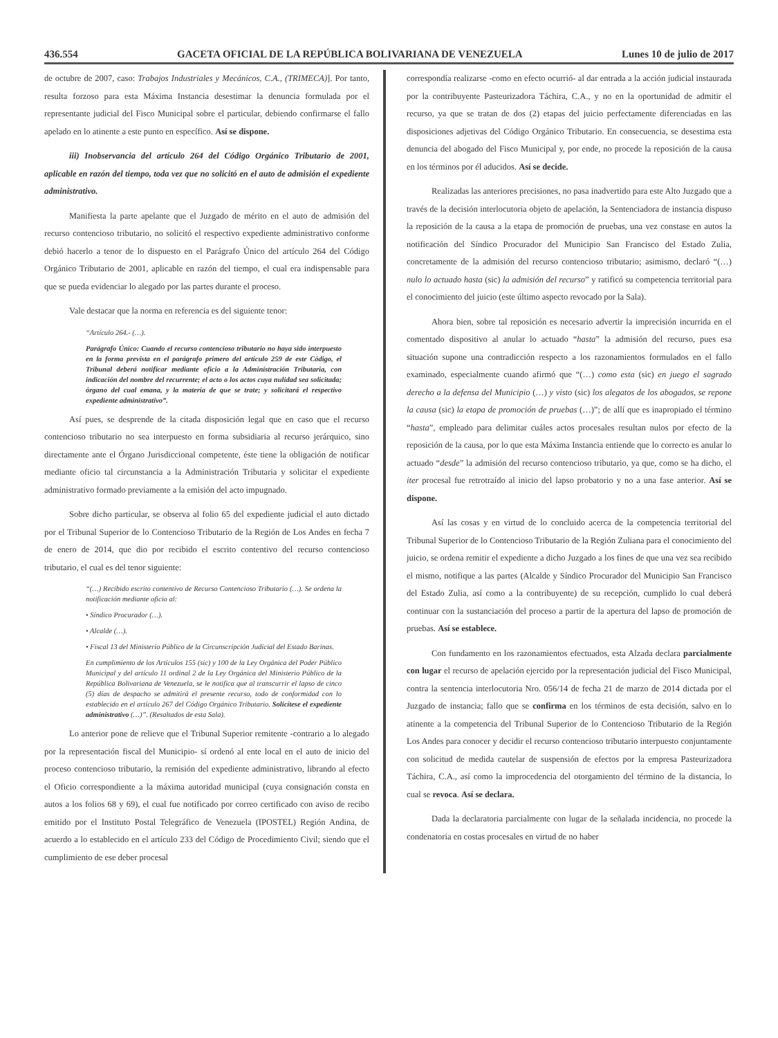436.554 GACETA OFICIAL DE LA REPÚBLICA BOLIVARIANA DE VENEZUELA Lunes 10 de julio de 2017
de octubre de 2007, caso: Trabajos Industriales y Mecánicos, C.A., (TRIMECA)]. Por tanto, resulta forzoso para esta Máxima Instancia desestimar la denuncia formulada por el representante judicial del Fisco Municipal sobre el particular, debiendo confirmarse el fallo apelado en lo atinente a este punto en específico. Así se dispone.
iii) Inobservancia del artículo 264 del Código Orgánico Tributario de 2001, aplicable en razón del tiempo, toda vez que no solicitó en el auto de admisión el expediente administrativo.
Manifiesta la parte apelante que el Juzgado de mérito en el auto de admisión del recurso contencioso tributario, no solicitó el respectivo expediente administrativo conforme debió hacerlo a tenor de lo dispuesto en el Parágrafo Único del artículo 264 del Código Orgánico Tributario de 2001, aplicable en razón del tiempo, el cual era indispensable para que se pueda evidenciar lo alegado por las partes durante el proceso.
Vale destacar que la norma en referencia es del siguiente tenor:
“Artículo 264.- (…).
Parágrafo Único: Cuando el recurso contencioso tributario no haya sido interpuesto en la forma prevista en el parágrafo primero del artículo 259 de este Código, el Tribunal deberá notificar mediante oficio a la Administración Tributaria, con indicación del nombre del recurrente; el acto o los actos cuya nulidad sea solicitada; órgano del cual emana, y la materia de que se trate; y solicitará el respectivo expediente administrativo”.
Así pues, se desprende de la citada disposición legal que en caso que el recurso contencioso tributario no sea interpuesto en forma subsidiaria al recurso jerárquico, sino directamente ante el Órgano Jurisdiccional competente, éste tiene la obligación de notificar mediante oficio tal circunstancia a la Administración Tributaria y solicitar el expediente administrativo formado previamente a la emisión del acto impugnado.
Sobre dicho particular, se observa al folio 65 del expediente judicial el auto dictado por el Tribunal Superior de lo Contencioso Tributario de la Región de Los Andes en fecha 7 de enero de 2014, que dio por recibido el escrito contentivo del recurso contencioso tributario, el cual es del tenor siguiente:
“(…) Recibido escrito contentivo de Recurso Contencioso Tributario (…). Se ordena la notificación mediante oficio al:
• Síndico Procurador (…).
• Alcalde (…).
• Fiscal 13 del Ministerio Público de la Circunscripción Judicial del Estado Barinas.
En cumplimiento de los Artículos 155 (sic) y 100 de la Ley Orgánica del Poder Público Municipal y del artículo 11 ordinal 2 de la Ley Orgánica del Ministerio Público de la República Bolivariana de Venezuela, se le notifica que al transcurrir el lapso de cinco (5) días de despacho se admitirá el presente recurso, todo de conformidad con lo establecido en el artículo 267 del Código Orgánico Tributario. Solicítese el expediente administrativo (…)”. (Resaltados de esta Sala).
Lo anterior pone de relieve que el Tribunal Superior remitente -contrario a lo alegado por la representación fiscal del Municipio- sí ordenó al ente local en el auto de inicio del proceso contencioso tributario, la remisión del expediente administrativo, librando al efecto el Oficio correspondiente a la máxima autoridad municipal (cuya consignación consta en autos a los folios 68 y 69), el cual fue notificado por correo certificado con aviso de recibo emitido por el Instituto Postal Telegráfico de Venezuela (IPOSTEL) Región Andina, de acuerdo a lo establecido en el artículo 233 del Código de Procedimiento Civil; siendo que el cumplimiento de ese deber procesal
correspondía realizarse -como en efecto ocurrió- al dar entrada a la acción judicial instaurada por la contribuyente Pasteurizadora Táchira, C.A., y no en la oportunidad de admitir el recurso, ya que se tratan de dos (2) etapas del juicio perfectamente diferenciadas en las disposiciones adjetivas del Código Orgánico Tributario. En consecuencia, se desestima esta denuncia del abogado del Fisco Municipal y, por ende, no procede la reposición de la causa en los términos por él aducidos. Así se decide.
Realizadas las anteriores precisiones, no pasa inadvertido para este Alto Juzgado que a través de la decisión interlocutoria objeto de apelación, la Sentenciadora de instancia dispuso la reposición de la causa a la etapa de promoción de pruebas, una vez constase en autos la notificación del Síndico Procurador del Municipio San Francisco del Estado Zulia, concretamente de la admisión del recurso contencioso tributario; asimismo, declaró “(…) nulo lo actuado hasta (sic) la admisión del recurso” y ratificó su competencia territorial para el conocimiento del juicio (este último aspecto revocado por la Sala).
Ahora bien, sobre tal reposición es necesario advertir la imprecisión incurrida en el comentado dispositivo al anular lo actuado “hasta” la admisión del recurso, pues esa situación supone una contradicción respecto a los razonamientos formulados en el fallo examinado, especialmente cuando afirmó que “(…) como esta (sic) en juego el sagrado derecho a la defensa del Municipio (…) y visto (sic) los alegatos de los abogados, se repone la causa (sic) la etapa de promoción de pruebas (…)”; de allí que es inapropiado el término “hasta”, empleado para delimitar cuáles actos procesales resultan nulos por efecto de la reposición de la causa, por lo que esta Máxima Instancia entiende que lo correcto es anular lo actuado “desde” la admisión del recurso contencioso tributario, ya que, como se ha dicho, el iter procesal fue retrotraído al inicio del lapso probatorio y no a una fase anterior. Así se dispone.
Así las cosas y en virtud de lo concluido acerca de la competencia territorial del Tribunal Superior de lo Contencioso Tributario de la Región Zuliana para el conocimiento del juicio, se ordena remitir el expediente a dicho Juzgado a los fines de que una vez sea recibido el mismo, notifique a las partes (Alcalde y Síndico Procurador del Municipio San Francisco del Estado Zulia, así como a la contribuyente) de su recepción, cumplido lo cual deberá continuar con la sustanciación del proceso a partir de la apertura del lapso de promoción de pruebas. Así se establece.
Con fundamento en los razonamientos efectuados, esta Alzada declara parcialmente con lugar el recurso de apelación ejercido por la representación judicial del Fisco Municipal, contra la sentencia interlocutoria Nro. 056/14 de fecha 21 de marzo de 2014 dictada por el Juzgado de instancia; fallo que se confirma en los términos de esta decisión, salvo en lo atinente a la competencia del Tribunal Superior de lo Contencioso Tributario de la Región Los Andes para conocer y decidir el recurso contencioso tributario interpuesto conjuntamente con solicitud de medida cautelar de suspensión de efectos por la empresa Pasteurizadora Táchira, C.A., así como la improcedencia del otorgamiento del término de la distancia, lo cual se revoca. Así se declara.
Dada la declaratoria parcialmente con lugar de la señalada incidencia, no procede la condenatoria en costas procesales en virtud de no haber